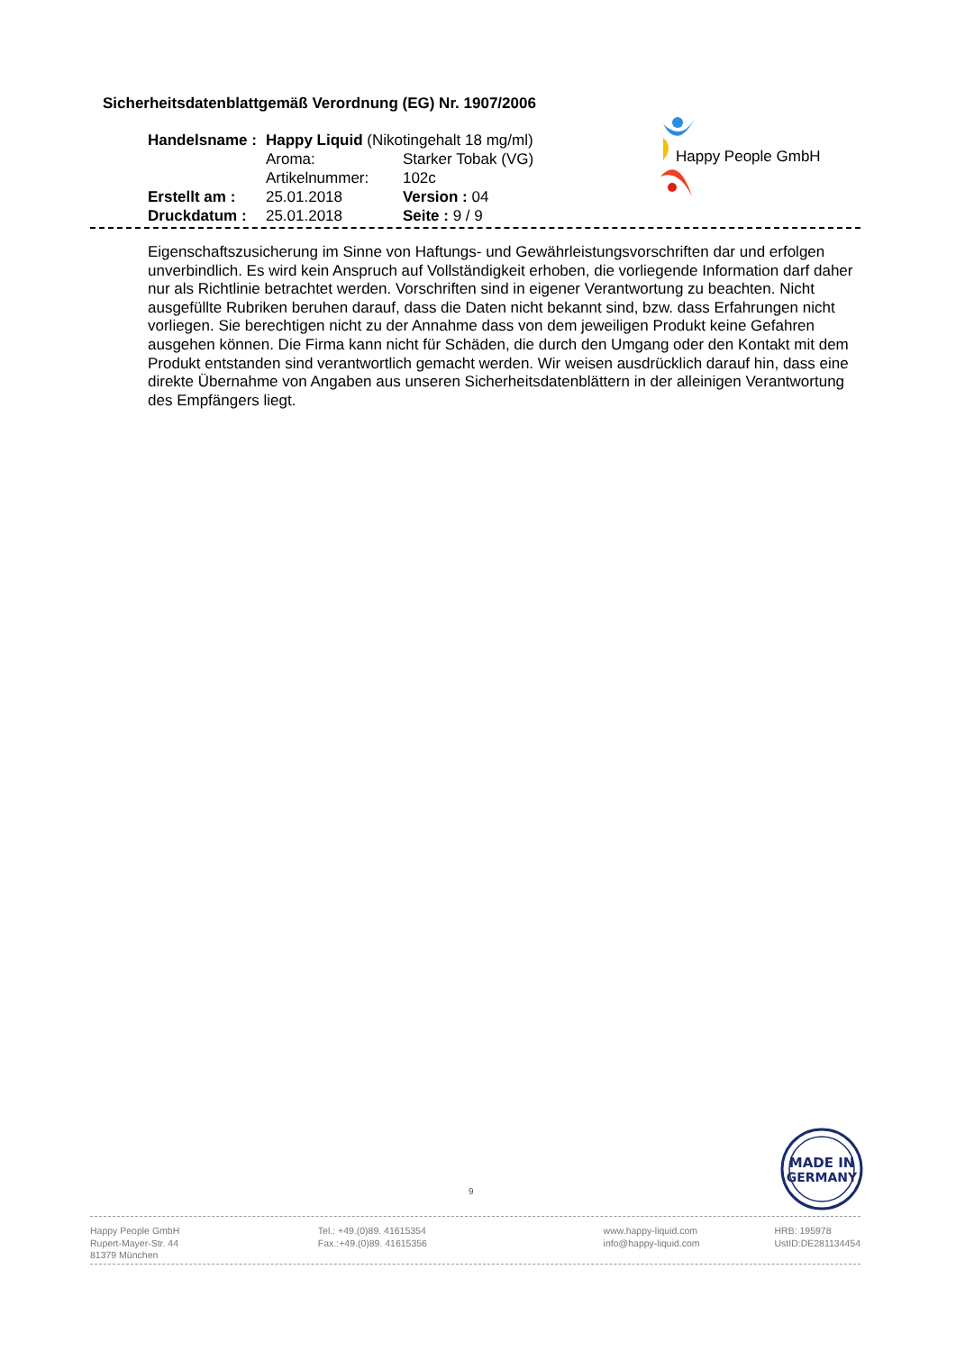Sicherheitsdatenblattgemäß Verordnung (EG) Nr. 1907/2006
| Handelsname : | Happy Liquid (Nikotingehalt 18 mg/ml) | |
| | Aroma: | Starker Tobak (VG) |
| | Artikelnummer: | 102c |
| Erstellt am : | 25.01.2018 | Version : 04 |
| Druckdatum : | 25.01.2018 | Seite : 9 / 9 |
Happy People GmbH
Eigenschaftszusicherung im Sinne von Haftungs- und Gewährleistungsvorschriften dar und erfolgen unverbindlich. Es wird kein Anspruch auf Vollständigkeit erhoben, die vorliegende Information darf daher nur als Richtlinie betrachtet werden. Vorschriften sind in eigener Verantwortung zu beachten. Nicht ausgefüllte Rubriken beruhen darauf, dass die Daten nicht bekannt sind, bzw. dass Erfahrungen nicht vorliegen. Sie berechtigen nicht zu der Annahme dass von dem jeweiligen Produkt keine Gefahren ausgehen können. Die Firma kann nicht für Schäden, die durch den Umgang oder den Kontakt mit dem Produkt entstanden sind verantwortlich gemacht werden. Wir weisen ausdrücklich darauf hin, dass eine direkte Übernahme von Angaben aus unseren Sicherheitsdatenblättern in der alleinigen Verantwortung des Empfängers liegt.
MADE IN
GERMANY
9
Happy People GmbH
Rupert-Mayer-Str. 44
81379 München
Tel.: +49.(0)89. 41615354
Fax.:+49.(0)89. 41615356
www.happy-liquid.com
info@happy-liquid.com
HRB: 195978
UstID:DE281134454